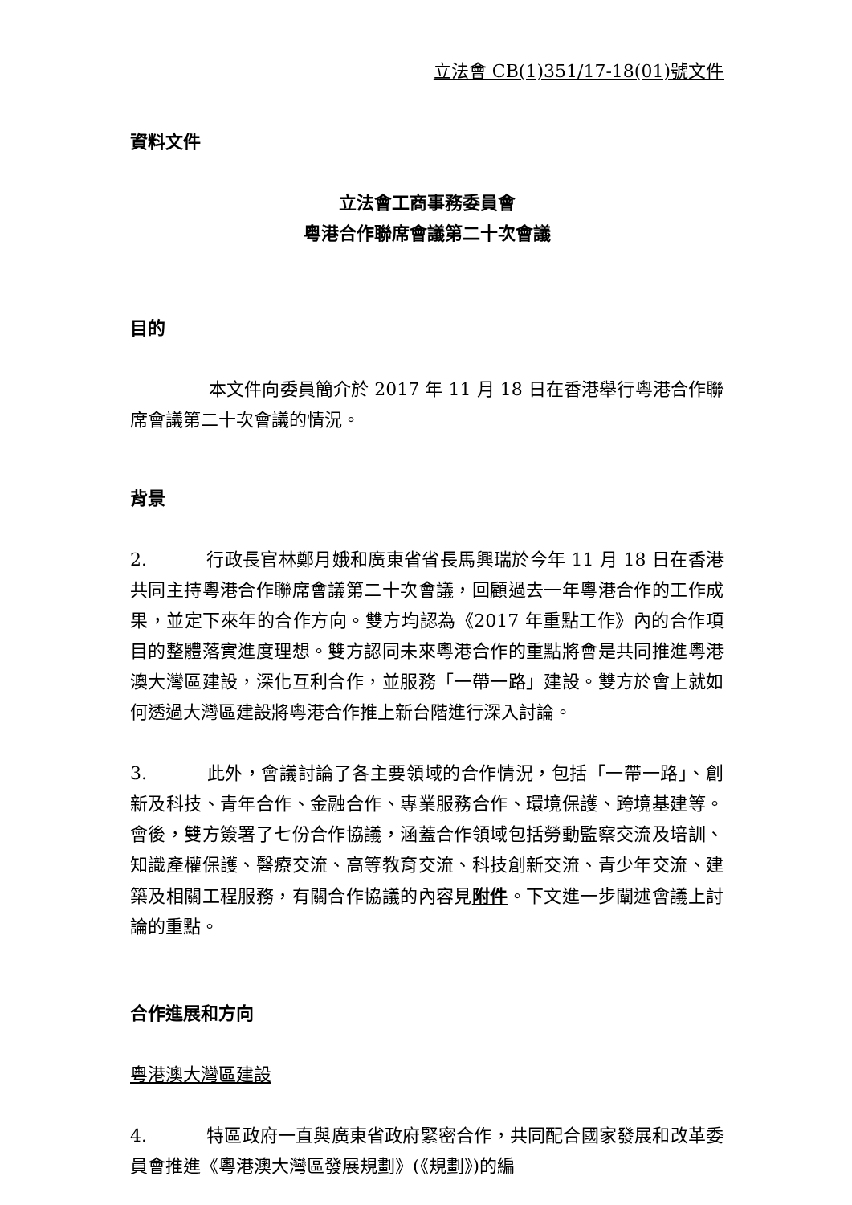立法會 CB(1)351/17-18(01)號文件
資料文件
立法會工商事務委員會
粵港合作聯席會議第二十次會議
目的
本文件向委員簡介於 2017 年 11 月 18 日在香港舉行粵港合作聯席會議第二十次會議的情況。
背景
2. 行政長官林鄭月娥和廣東省省長馬興瑞於今年 11 月 18 日在香港共同主持粵港合作聯席會議第二十次會議，回顧過去一年粵港合作的工作成果，並定下來年的合作方向。雙方均認為《2017 年重點工作》內的合作項目的整體落實進度理想。雙方認同未來粵港合作的重點將會是共同推進粵港澳大灣區建設，深化互利合作，並服務「一帶一路」建設。雙方於會上就如何透過大灣區建設將粵港合作推上新台階進行深入討論。
3. 此外，會議討論了各主要領域的合作情況，包括「一帶一路」、創新及科技、青年合作、金融合作、專業服務合作、環境保護、跨境基建等。會後，雙方簽署了七份合作協議，涵蓋合作領域包括勞動監察交流及培訓、知識產權保護、醫療交流、高等教育交流、科技創新交流、青少年交流、建築及相關工程服務，有關合作協議的內容見附件。下文進一步闡述會議上討論的重點。
合作進展和方向
粵港澳大灣區建設
4. 特區政府一直與廣東省政府緊密合作，共同配合國家發展和改革委員會推進《粵港澳大灣區發展規劃》(《規劃》)的編